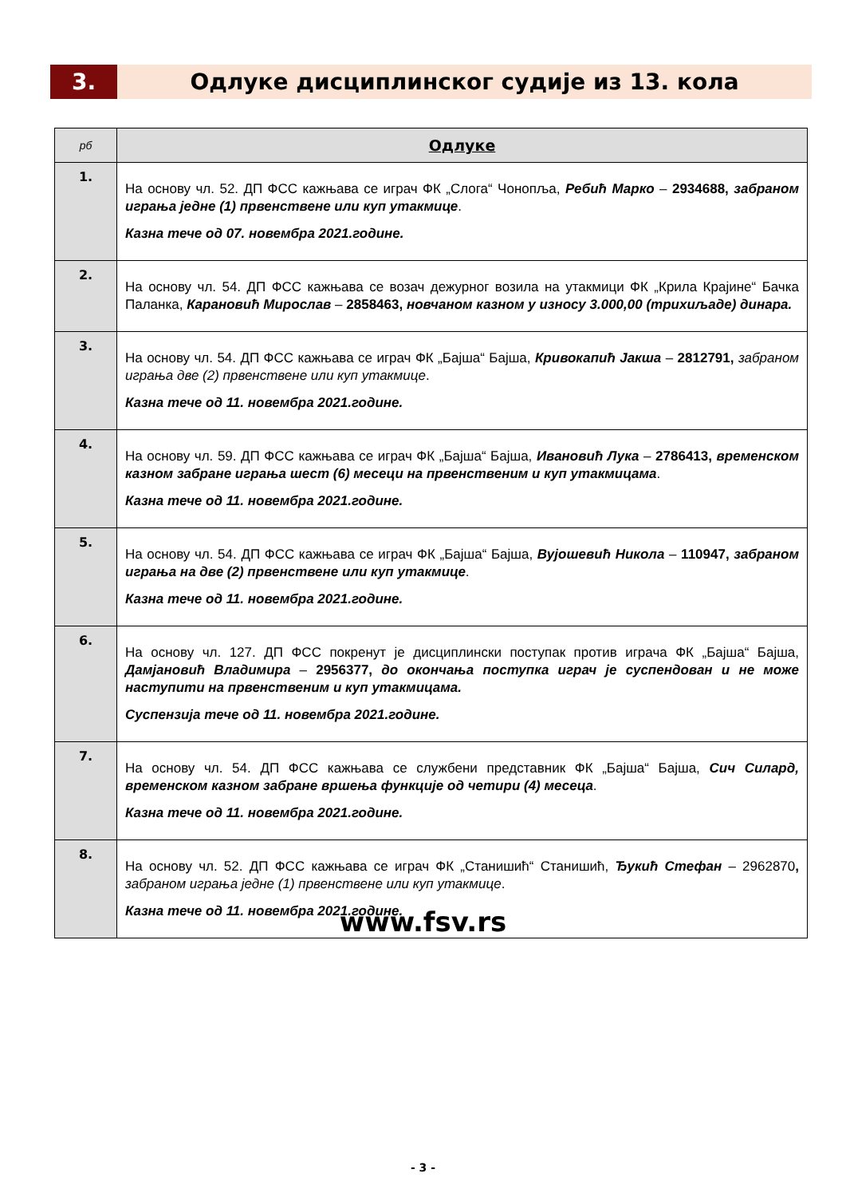3. Одлуке дисциплинског судије из 13. кола
| рб | Одлуке |
| --- | --- |
| 1. | На основу чл. 52. ДП ФСС кажњава се играч ФК „Слога“ Чонопља, Ребић Марко – 2934688, забраном играња једне (1) првенствене или куп утакмице . Казна тече од 07. новембра 2021.године. |
| 2. | На основу чл. 54. ДП ФСС кажњава се возач дежурног возила на утакмици ФК „Крила Крајине“ Бачка Паланка, Карановић Мирослав – 2858463, новчаном казном у износу 3.000,00 (трихиљаде) динара. |
| 3. | На основу чл. 54. ДП ФСС кажњава се играч ФК „Бајша“ Бајша, Кривокапић Јакша – 2812791, забраном играња две (2) првенствене или куп утакмице . Казна тече од 11. новембра 2021.године. |
| 4. | На основу чл. 59. ДП ФСС кажњава се играч ФК „Бајша“ Бајша, Ивановић Лука – 2786413, временском казном забране играња шест (6) месеци на првенственим и куп утакмицама . Казна тече од 11. новембра 2021.године. |
| 5. | На основу чл. 54. ДП ФСС кажњава се играч ФК „Бајша“ Бајша, Вујошевић Никола – 110947, забраном играња на две (2) првенствене или куп утакмице . Казна тече од 11. новембра 2021.године. |
| 6. | На основу чл. 127. ДП ФСС покренут је дисциплински поступак против играча ФК „Бајша“ Бајша, Дамјановић Владимира – 2956377, до окончања поступка играч је суспендован и не може наступити на првенственим и куп утакмицама. Суспензија тече од 11. новембра 2021.године. |
| 7. | На основу чл. 54. ДП ФСС кажњава се службени представник ФК „Бајша“ Бајша, Сич Силард, временском казном забране вршења функције од четири (4) месеца . Казна тече од 11. новембра 2021.године. |
| 8. | На основу чл. 52. ДП ФСС кажњава се играч ФК „Станишић“ Станишић, Ђукић Стефан – 2962870 , забраном играња једне (1) првенствене или куп утакмице . Казна тече од 11. новембра 2021.године. |
www.fsv.rs
- 3 -